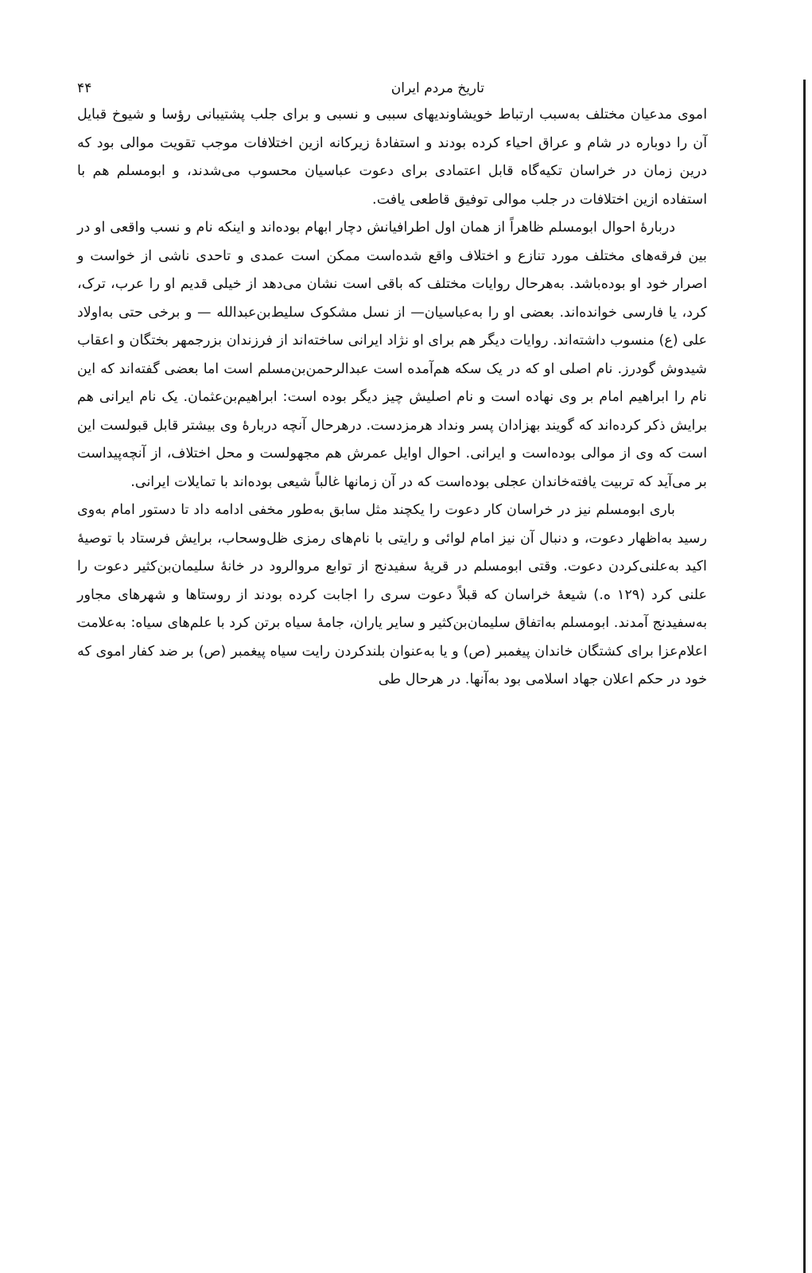تاریخ مردم ایران ۴۴
اموی مدعیان مختلف به‌سبب ارتباط خویشاوندیهای سببی و نسبی و برای جلب پشتیبانی رؤسا و شیوخ قبایل آن را دوباره در شام و عراق احیاء کرده بودند و استفادهٔ زیرکانه ازین اختلافات موجب تقویت موالی بود که درین زمان در خراسان تکیه‌گاه قابل اعتمادی برای دعوت عباسیان محسوب می‌شدند، و ابومسلم هم با استفاده ازین اختلافات در جلب موالی توفیق قاطعی یافت.
دربارهٔ احوال ابومسلم ظاهراً از همان اول اطرافیانش دچار ابهام بوده‌اند و اینکه نام و نسب واقعی او در بین فرقه‌های مختلف مورد تنازع و اختلاف واقع شده‌است ممکن است عمدی و تاحدی ناشی از خواست و اصرار خود او بوده‌باشد. به‌هرحال روایات مختلف که باقی است نشان می‌دهد از خیلی قدیم او را عرب، ترک، کرد، یا فارسی خوانده‌اند. بعضی او را به‌عباسیان— از نسل مشکوک سلیط‌بن‌عبدالله — و برخی حتی به‌اولاد علی (ع) منسوب داشته‌اند. روایات دیگر هم برای او نژاد ایرانی ساخته‌اند از فرزندان بزرجمهر بختگان و اعقاب شیدوش گودرز. نام اصلی او که در یک سکه هم‌آمده است عبدالرحمن‌بن‌مسلم است اما بعضی گفته‌اند که این نام را ابراهیم امام بر وی نهاده است و نام اصلیش چیز دیگر بوده است: ابراهیم‌بن‌عثمان. یک نام ایرانی هم برایش ذکر کرده‌اند که گویند بهزادان پسر ونداد هرمزدست. درهرحال آنچه دربارهٔ وی بیشتر قابل قبولست این است که وی از موالی بوده‌است و ایرانی. احوال اوایل عمرش هم مجهولست و محل اختلاف، از آنچه‌پیداست بر می‌آید که تربیت یافته‌خاندان عجلی بوده‌است که در آن زمانها غالباً شیعی بوده‌اند با تمایلات ایرانی.
باری ابومسلم نیز در خراسان کار دعوت را یکچند مثل سابق به‌طور مخفی ادامه داد تا دستور امام به‌وی رسید به‌اظهار دعوت، و دنبال آن نیز امام لوائی و رایتی با نام‌های رمزی ظل‌وسحاب، برایش فرستاد با توصیهٔ اکید به‌علنی‌کردن دعوت. وقتی ابومسلم در قریهٔ سفیدنج از توابع مروالرود در خانهٔ سلیمان‌بن‌کثیر دعوت را علنی کرد (۱۲۹ ه.) شیعهٔ خراسان که قبلاً دعوت سری را اجابت کرده بودند از روستاها و شهرهای مجاور به‌سفیدنج آمدند. ابومسلم به‌اتفاق سلیمان‌بن‌کثیر و سایر یاران، جامهٔ سیاه برتن کرد با علم‌های سیاه: به‌علامت اعلام‌عزا برای کشتگان خاندان پیغمبر (ص) و یا به‌عنوان بلندکردن رایت سیاه پیغمبر (ص) بر ضد کفار اموی که خود در حکم اعلان جهاد اسلامی بود به‌آنها. در هرحال طی